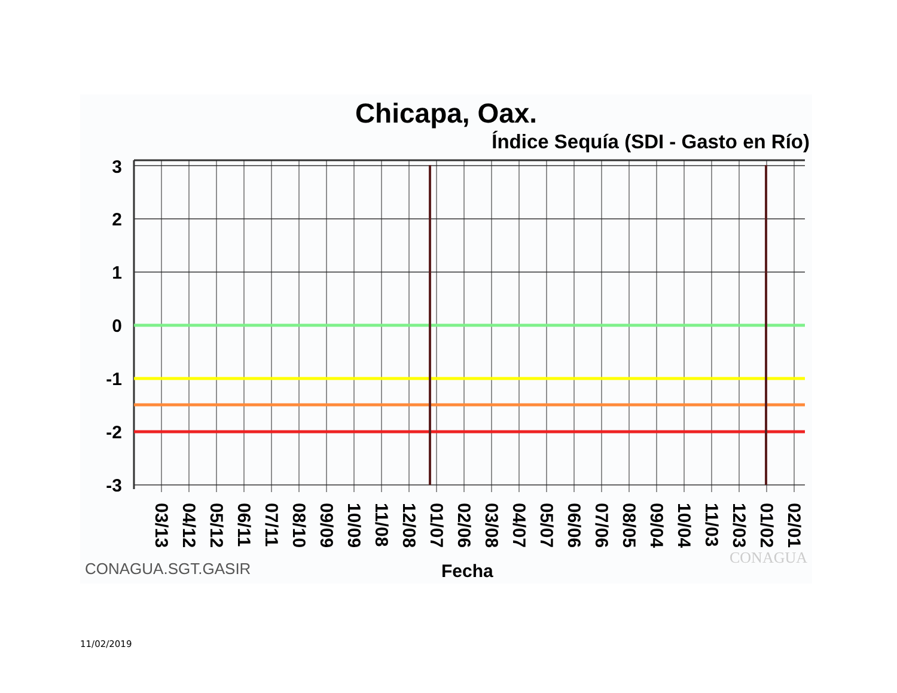Chicapa, Oax.
Índice Sequía (SDI - Gasto en Río)
3
2
1
0
-1
-2
-3
03/13
04/12
05/12
06/11
07/11
08/10
09/09
10/09
11/08
12/08
01/07
02/06
03/08
04/07
05/07
06/06
07/06
08/05
09/04
10/04
11/03
12/03
01/02
02/01
CONAGUA.SGT.GASIR Fecha
CONAGUA
11/02/2019